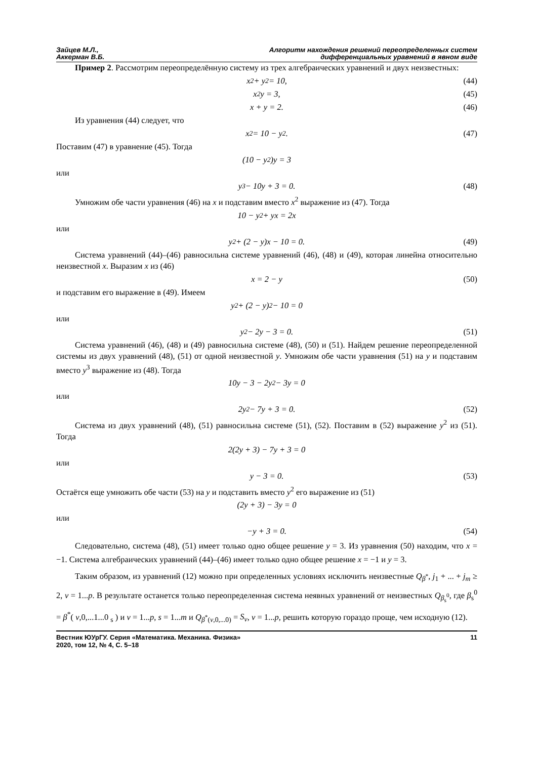Зайцев М.Л.,
Аккерман В.Б.
Алгоритм нахождения решений переопределенных систем
дифференциальных уравнений в явном виде
Пример 2. Рассмотрим переопределённую систему из трех алгебраических уравнений и двух неизвестных:
x<sup>2</sup> + y<sup>2</sup> = 10, (44)
x<sup>2</sup>y = 3, (45)
x + y = 2. (46)
Из уравнения (44) следует, что
x<sup>2</sup> = 10 − y<sup>2</sup>. (47)
Поставим (47) в уравнение (45). Тогда
(10 − y<sup>2</sup>)y = 3
или
y<sup>3</sup> − 10y + 3 = 0. (48)
Умножим обе части уравнения (46) на x и подставим вместо x<sup>2</sup> выражение из (47). Тогда
10 − y<sup>2</sup> + yx = 2x
или
y<sup>2</sup> + (2 − y)x − 10 = 0. (49)
Система уравнений (44)–(46) равносильна системе уравнений (46), (48) и (49), которая линейна относительно неизвестной x. Выразим x из (46)
x = 2 − y (50)
и подставим его выражение в (49). Имеем
y<sup>2</sup> + (2 − y)<sup>2</sup> − 10 = 0
или
y<sup>2</sup> − 2y − 3 = 0. (51)
Система уравнений (46), (48) и (49) равносильна системе (48), (50) и (51). Найдем решение переопределенной системы из двух уравнений (48), (51) от одной неизвестной y. Умножим обе части уравнения (51) на y и подставим вместо y<sup>3</sup> выражение из (48). Тогда
10y − 3 − 2y<sup>2</sup> − 3y = 0
или
2y<sup>2</sup> − 7y + 3 = 0. (52)
Система из двух уравнений (48), (51) равносильна системе (51), (52). Поставим в (52) выражение y<sup>2</sup> из (51). Тогда
2(2y + 3) − 7y + 3 = 0
или
y − 3 = 0. (53)
Остаётся еще умножить обе части (53) на y и подставить вместо y<sup>2</sup> его выражение из (51)
(2y + 3) − 3y = 0
или
−y + 3 = 0. (54)
Следовательно, система (48), (51) имеет только одно общее решение y = 3. Из уравнения (50) находим, что x = −1. Система алгебраических уравнений (44)–(46) имеет только одно общее решение x = −1 и y = 3.
Таким образом, из уравнений (12) можно при определенных условиях исключить неизвестные Q<sub>β<sup>*</sup></sub>, j<sub>1</sub> + ... + j<sub>m</sub> ≥ 2, v = 1...p. В результате останется только переопределенная система неявных уравнений от неизвестных Q<sub>β<sub>s</sub><sup>0</sup></sub>, где β<sub>s</sub><sup>0</sup> = β<sup>*</sup>( v,0,...1...0 <sub>s</sub> ) и v = 1...p, s = 1...m и Q<sub>β<sup>*</sup>(v,0,...0)</sub> = S<sub>v</sub>, v = 1...p, решить которую гораздо проще, чем исходную (12).
Вестник ЮУрГУ. Серия «Математика. Механика. Физика»
2020, том 12, № 4, С. 5–18
11